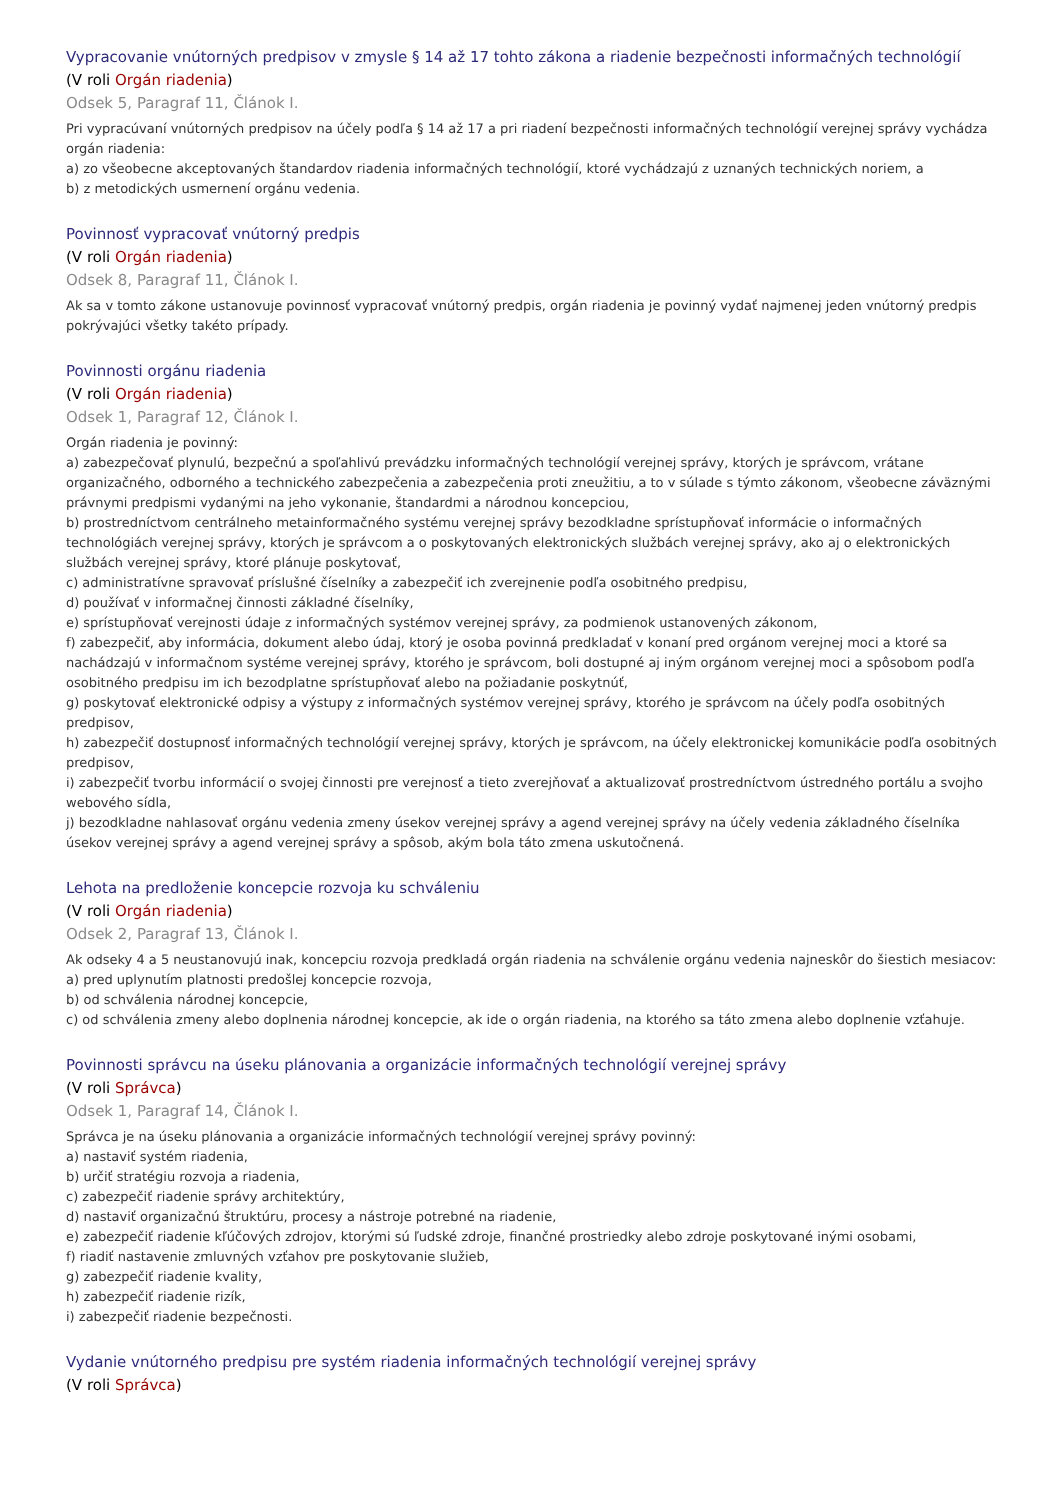Vypracovanie vnútorných predpisov v zmysle § 14 až 17 tohto zákona a riadenie bezpečnosti informačných technológií
(V roli Orgán riadenia)
Odsek 5, Paragraf 11, Článok I.
Pri vypracúvaní vnútorných predpisov na účely podľa § 14 až 17 a pri riadení bezpečnosti informačných technológií verejnej správy vychádza orgán riadenia:
a) zo všeobecne akceptovaných štandardov riadenia informačných technológií, ktoré vychádzajú z uznaných technických noriem, a
b) z metodických usmernení orgánu vedenia.
Povinnosť vypracovať vnútorný predpis
(V roli Orgán riadenia)
Odsek 8, Paragraf 11, Článok I.
Ak sa v tomto zákone ustanovuje povinnosť vypracovať vnútorný predpis, orgán riadenia je povinný vydať najmenej jeden vnútorný predpis pokrývajúci všetky takéto prípady.
Povinnosti orgánu riadenia
(V roli Orgán riadenia)
Odsek 1, Paragraf 12, Článok I.
Orgán riadenia je povinný:
a) zabezpečovať plynulú, bezpečnú a spoľahlivú prevádzku informačných technológií verejnej správy, ktorých je správcom, vrátane organizačného, odborného a technického zabezpečenia a zabezpečenia proti zneužitiu, a to v súlade s týmto zákonom, všeobecne záväznými právnymi predpismi vydanými na jeho vykonanie, štandardmi a národnou koncepciou,
b) prostredníctvom centrálneho metainformačného systému verejnej správy bezodkladne sprístupňovať informácie o informačných technológiách verejnej správy, ktorých je správcom a o poskytovaných elektronických službách verejnej správy, ako aj o elektronických službách verejnej správy, ktoré plánuje poskytovať,
c) administratívne spravovať príslušné číselníky a zabezpečiť ich zverejnenie podľa osobitného predpisu,
d) používať v informačnej činnosti základné číselníky,
e) sprístupňovať verejnosti údaje z informačných systémov verejnej správy, za podmienok ustanovených zákonom,
f) zabezpečiť, aby informácia, dokument alebo údaj, ktorý je osoba povinná predkladať v konaní pred orgánom verejnej moci a ktoré sa nachádzajú v informačnom systéme verejnej správy, ktorého je správcom, boli dostupné aj iným orgánom verejnej moci a spôsobom podľa osobitného predpisu im ich bezodplatne sprístupňovať alebo na požiadanie poskytnúť,
g) poskytovať elektronické odpisy a výstupy z informačných systémov verejnej správy, ktorého je správcom na účely podľa osobitných predpisov,
h) zabezpečiť dostupnosť informačných technológií verejnej správy, ktorých je správcom, na účely elektronickej komunikácie podľa osobitných predpisov,
i) zabezpečiť tvorbu informácií o svojej činnosti pre verejnosť a tieto zverejňovať a aktualizovať prostredníctvom ústredného portálu a svojho webového sídla,
j) bezodkladne nahlasovať orgánu vedenia zmeny úsekov verejnej správy a agend verejnej správy na účely vedenia základného číselníka úsekov verejnej správy a agend verejnej správy a spôsob, akým bola táto zmena uskutočnená.
Lehota na predloženie koncepcie rozvoja ku schváleniu
(V roli Orgán riadenia)
Odsek 2, Paragraf 13, Článok I.
Ak odseky 4 a 5 neustanovujú inak, koncepciu rozvoja predkladá orgán riadenia na schválenie orgánu vedenia najneskôr do šiestich mesiacov:
a) pred uplynutím platnosti predošlej koncepcie rozvoja,
b) od schválenia národnej koncepcie,
c) od schválenia zmeny alebo doplnenia národnej koncepcie, ak ide o orgán riadenia, na ktorého sa táto zmena alebo doplnenie vzťahuje.
Povinnosti správcu na úseku plánovania a organizácie informačných technológií verejnej správy
(V roli Správca)
Odsek 1, Paragraf 14, Článok I.
Správca je na úseku plánovania a organizácie informačných technológií verejnej správy povinný:
a) nastaviť systém riadenia,
b) určiť stratégiu rozvoja a riadenia,
c) zabezpečiť riadenie správy architektúry,
d) nastaviť organizačnú štruktúru, procesy a nástroje potrebné na riadenie,
e) zabezpečiť riadenie kľúčových zdrojov, ktorými sú ľudské zdroje, finančné prostriedky alebo zdroje poskytované inými osobami,
f) riadiť nastavenie zmluvných vzťahov pre poskytovanie služieb,
g) zabezpečiť riadenie kvality,
h) zabezpečiť riadenie rizík,
i) zabezpečiť riadenie bezpečnosti.
Vydanie vnútorného predpisu pre systém riadenia informačných technológií verejnej správy
(V roli Správca)